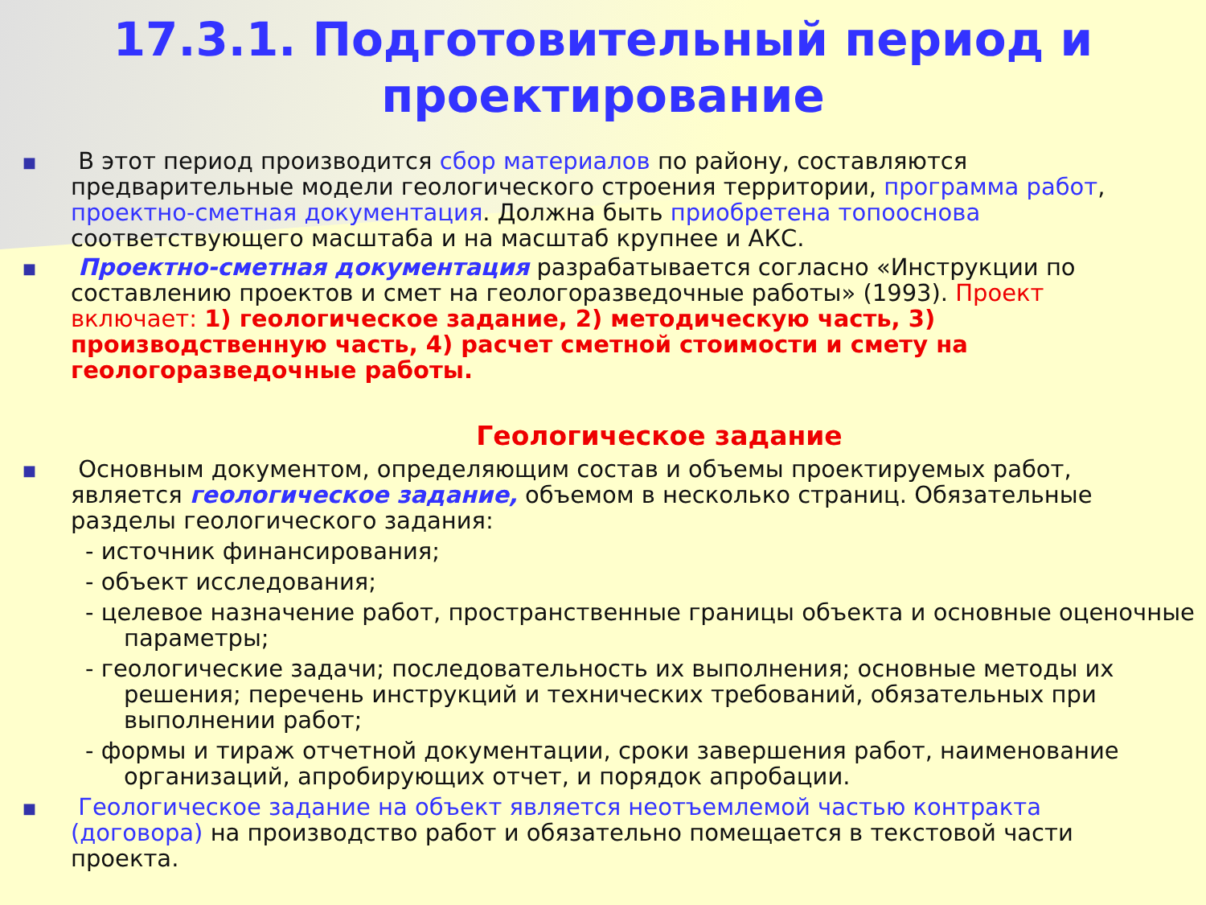17.3.1. Подготовительный период и
проектирование
■
В этот период производится сбор материалов по району, составляются предварительные модели геологического строения территории, программа работ, проектно-сметная документация. Должна быть приобретена топооснова соответствующего масштаба и на масштаб крупнее и АКС.
■
Проектно-сметная документация разрабатывается согласно «Инструкции по составлению проектов и смет на геологоразведочные работы» (1993). Проект включает: 1) геологическое задание, 2) методическую часть, 3) производственную часть, 4) расчет сметной стоимости и смету на геологоразведочные работы.
Геологическое задание
■
Основным документом, определяющим состав и объемы проектируемых работ, является геологическое задание, объемом в несколько страниц. Обязательные разделы геологического задания:
- источник финансирования;
- объект исследования;
- целевое назначение работ, пространственные границы объекта и основные оценочные параметры;
- геологические задачи; последовательность их выполнения; основные методы их решения; перечень инструкций и технических требований, обязательных при выполнении работ;
- формы и тираж отчетной документации, сроки завершения работ, наименование организаций, апробирующих отчет, и порядок апробации.
■
Геологическое задание на объект является неотъемлемой частью контракта (договора) на производство работ и обязательно помещается в текстовой части проекта.